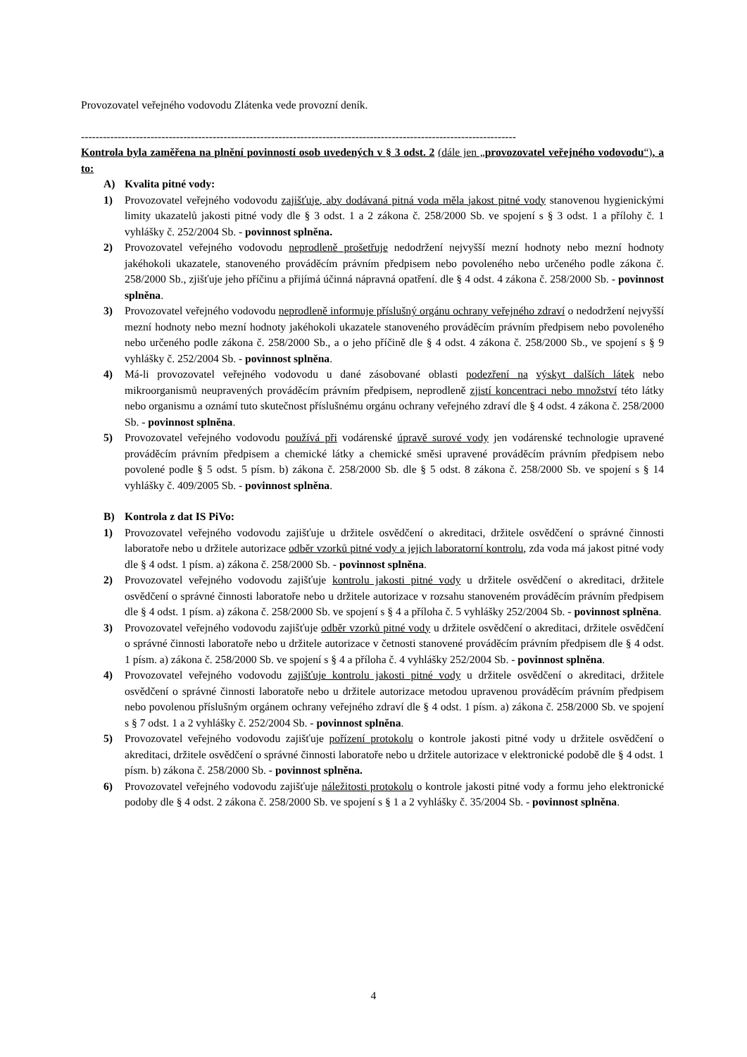Provozovatel veřejného vodovodu Zlátenka vede provozní deník.
-----------------------------------------------------------------------------------------------------------------------
Kontrola byla zaměřena na plnění povinností osob uvedených v § 3 odst. 2 (dále jen „provozovatel veřejného vodovodu“), a to:
A) Kvalita pitné vody:
1) Provozovatel veřejného vodovodu zajišťuje, aby dodávaná pitná voda měla jakost pitné vody stanovenou hygienickými limity ukazatelů jakosti pitné vody dle § 3 odst. 1 a 2 zákona č. 258/2000 Sb. ve spojení s § 3 odst. 1 a přílohy č. 1 vyhlášky č. 252/2004 Sb. - povinnost splněna.
2) Provozovatel veřejného vodovodu neprodleně prošetřuje nedodržení nejvyšší mezní hodnoty nebo mezní hodnoty jakéhokoli ukazatele, stanoveného prováděcím právním předpisem nebo povoleného nebo určeného podle zákona č. 258/2000 Sb., zjišťuje jeho příčinu a přijímá účinná nápravná opatření. dle § 4 odst. 4 zákona č. 258/2000 Sb. - povinnost splněna.
3) Provozovatel veřejného vodovodu neprodleně informuje příslušný orgánu ochrany veřejného zdraví o nedodržení nejvyšší mezní hodnoty nebo mezní hodnoty jakéhokoli ukazatele stanoveného prováděcím právním předpisem nebo povoleného nebo určeného podle zákona č. 258/2000 Sb., a o jeho příčině dle § 4 odst. 4 zákona č. 258/2000 Sb., ve spojení s § 9 vyhlášky č. 252/2004 Sb. - povinnost splněna.
4) Má-li provozovatel veřejného vodovodu u dané zásobované oblasti podezření na výskyt dalších látek nebo mikroorganismů neupravených prováděcím právním předpisem, neprodleně zjistí koncentraci nebo množství této látky nebo organismu a oznámí tuto skutečnost příslušnému orgánu ochrany veřejného zdraví dle § 4 odst. 4 zákona č. 258/2000 Sb. - povinnost splněna.
5) Provozovatel veřejného vodovodu používá při vodárenské úpravě surové vody jen vodárenské technologie upravené prováděcím právním předpisem a chemické látky a chemické směsi upravené prováděcím právním předpisem nebo povolené podle § 5 odst. 5 písm. b) zákona č. 258/2000 Sb. dle § 5 odst. 8 zákona č. 258/2000 Sb. ve spojení s § 14 vyhlášky č. 409/2005 Sb. - povinnost splněna.
B) Kontrola z dat IS PiVo:
1) Provozovatel veřejného vodovodu zajišťuje u držitele osvědčení o akreditaci, držitele osvědčení o správné činnosti laboratoře nebo u držitele autorizace odběr vzorků pitné vody a jejich laboratorní kontrolu, zda voda má jakost pitné vody dle § 4 odst. 1 písm. a) zákona č. 258/2000 Sb. - povinnost splněna.
2) Provozovatel veřejného vodovodu zajišťuje kontrolu jakosti pitné vody u držitele osvědčení o akreditaci, držitele osvědčení o správné činnosti laboratoře nebo u držitele autorizace v rozsahu stanoveném prováděcím právním předpisem dle § 4 odst. 1 písm. a) zákona č. 258/2000 Sb. ve spojení s § 4 a příloha č. 5 vyhlášky 252/2004 Sb. - povinnost splněna.
3) Provozovatel veřejného vodovodu zajišťuje odběr vzorků pitné vody u držitele osvědčení o akreditaci, držitele osvědčení o správné činnosti laboratoře nebo u držitele autorizace v četnosti stanovené prováděcím právním předpisem dle § 4 odst. 1 písm. a) zákona č. 258/2000 Sb. ve spojení s § 4 a příloha č. 4 vyhlášky 252/2004 Sb. - povinnost splněna.
4) Provozovatel veřejného vodovodu zajišťuje kontrolu jakosti pitné vody u držitele osvědčení o akreditaci, držitele osvědčení o správné činnosti laboratoře nebo u držitele autorizace metodou upravenou prováděcím právním předpisem nebo povolenou příslušným orgánem ochrany veřejného zdraví dle § 4 odst. 1 písm. a) zákona č. 258/2000 Sb. ve spojení s § 7 odst. 1 a 2 vyhlášky č. 252/2004 Sb. - povinnost splněna.
5) Provozovatel veřejného vodovodu zajišťuje pořízení protokolu o kontrole jakosti pitné vody u držitele osvědčení o akreditaci, držitele osvědčení o správné činnosti laboratoře nebo u držitele autorizace v elektronické podobě dle § 4 odst. 1 písm. b) zákona č. 258/2000 Sb. - povinnost splněna.
6) Provozovatel veřejného vodovodu zajišťuje náležitosti protokolu o kontrole jakosti pitné vody a formu jeho elektronické podoby dle § 4 odst. 2 zákona č. 258/2000 Sb. ve spojení s § 1 a 2 vyhlášky č. 35/2004 Sb. - povinnost splněna.
4